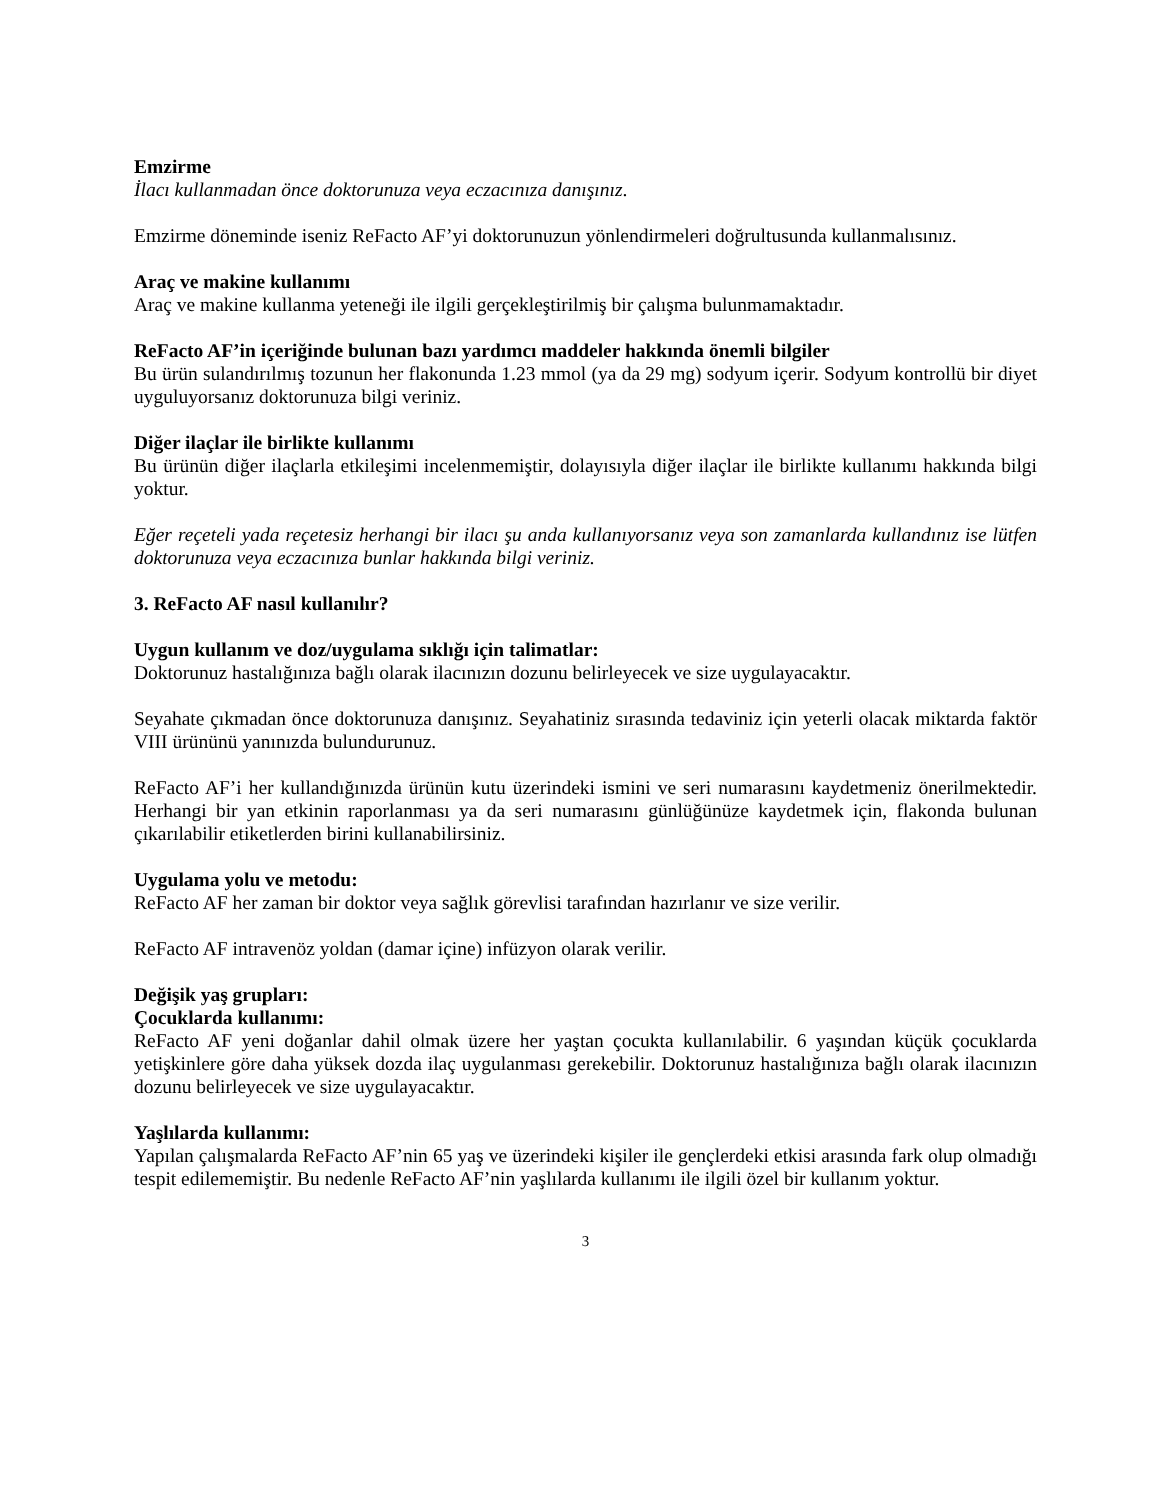Emzirme
İlacı kullanmadan önce doktorunuza veya eczacınıza danışınız.
Emzirme döneminde iseniz ReFacto AF’yi doktorunuzun yönlendirmeleri doğrultusunda kullanmalısınız.
Araç ve makine kullanımı
Araç ve makine kullanma yeteneği ile ilgili gerçekleştirilmiş bir çalışma bulunmamaktadır.
ReFacto AF’in içeriğinde bulunan bazı yardımcı maddeler hakkında önemli bilgiler
Bu ürün sulandırılmış tozunun her flakonunda 1.23 mmol (ya da 29 mg) sodyum içerir. Sodyum kontrollü bir diyet uyguluyorsanız doktorunuza bilgi veriniz.
Diğer ilaçlar ile birlikte kullanımı
Bu ürünün diğer ilaçlarla etkileşimi incelenmemiştir, dolayısıyla diğer ilaçlar ile birlikte kullanımı hakkında bilgi yoktur.
Eğer reçeteli yada reçetesiz herhangi bir ilacı şu anda kullanıyorsanız veya son zamanlarda kullandınız ise lütfen doktorunuza veya eczacınıza bunlar hakkında bilgi veriniz.
3. ReFacto AF nasıl kullanılır?
Uygun kullanım ve doz/uygulama sıklığı için talimatlar:
Doktorunuz hastalığınıza bağlı olarak ilacınızın dozunu belirleyecek ve size uygulayacaktır.
Seyahate çıkmadan önce doktorunuza danışınız. Seyahatiniz sırasında tedaviniz için yeterli olacak miktarda faktör VIII ürününü yanınızda bulundurunuz.
ReFacto AF’i her kullandığınızda ürünün kutu üzerindeki ismini ve seri numarasını kaydetmeniz önerilmektedir. Herhangi bir yan etkinin raporlanması ya da seri numarasını günlüğünüze kaydetmek için, flakonda bulunan çıkarılabilir etiketlerden birini kullanabilirsiniz.
Uygulama yolu ve metodu:
ReFacto AF her zaman bir doktor veya sağlık görevlisi tarafından hazırlanır ve size verilir.
ReFacto AF intravenöz yoldan (damar içine) infüzyon olarak verilir.
Değişik yaş grupları:
Çocuklarda kullanımı:
ReFacto AF yeni doğanlar dahil olmak üzere her yaştan çocukta kullanılabilir. 6 yaşından küçük çocuklarda yetişkinlere göre daha yüksek dozda ilaç uygulanması gerekebilir. Doktorunuz hastalığınıza bağlı olarak ilacınızın dozunu belirleyecek ve size uygulayacaktır.
Yaşlılarda kullanımı:
Yapılan çalışmalarda ReFacto AF’nin 65 yaş ve üzerindeki kişiler ile gençlerdeki etkisi arasında fark olup olmadığı tespit edilememiştir. Bu nedenle ReFacto AF’nin yaşlılarda kullanımı ile ilgili özel bir kullanım yoktur.
3